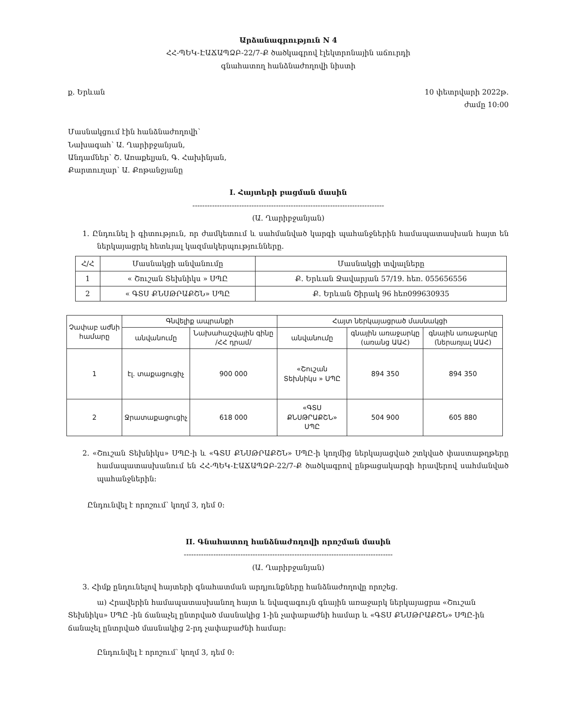Արձանագրություն N 4
ՀՀ-ՊԵԿ-ԷԱՃԱՊՁԲ-22/7-Ք ծածկագրով էլեկտրոնային աճուրդի
գնահատող հանձնաժողովի նիստի
ք. Երևան 10 փետրվարի 2022թ.
ժամը 10:00
Մասնակցում էին հանձնաժողովի՝
Նախագահ՝ Ա. Ղարիբջանյան,
Անդամներ՝ Շ. Առաքելյան, Գ. Հախինյան,
Քարտուղար՝ Ա. Քոթանջյանը
I. Հայտերի բացման մասին
------------------------------------------------------------------------------
(Ա. Ղարիբջանյան)
1. Ընդունել ի գիտություն, որ ժամկետում և սահմանված կարգի պահանջներին համապատասխան հայտ են ներկայացրել հետևյալ կազմակերպությունները.
| Հ/Հ | Մասնակցի անվանումը | Մասնակցի տվյալները |
| --- | --- | --- |
| 1 | « Շուշան Տեխնիկս » ՍՊԸ | Ք. Երևան Ջավարյան 57/19. հեռ. 055656556 |
| 2 | « ԳՏՍ ՔՆՍԹՐԱՔՇՆ» ՍՊԸ | Ք. Երևան Շիրակ 96 հեռ099630935 |
| Չափաբ աժնի համարը | Գնվելիք ապրանքի | | Հայտ ներկայացրած մասնակցի | | |
| --- | --- | --- | --- | --- | --- |
| | անվանումը | Նախահաշվային գինը /ՀՀ դրամ/ | անվանումը | գնային առաջարկը (առանց ԱԱՀ) | գնային առաջարկը (ներառյալ ԱԱՀ) |
| 1 | էլ. տաքացուցիչ | 900 000 | «Շուշան Տեխնիկս » ՍՊԸ | 894 350 | 894 350 |
| 2 | Ջրատաքացուցիչ | 618 000 | «ԳՏՍ ՔՆՍԹՐԱՔՇՆ» ՍՊԸ | 504 900 | 605 880 |
2. «Շուշան Տեխնիկս» ՍՊԸ-ի և «ԳՏՍ ՔՆՍԹՐԱՔՇՆ» ՍՊԸ-ի կողմից ներկայացված շտկված փաստաթղթերը համապատասխանում են ՀՀ-ՊԵԿ-ԷԱՃԱՊՁԲ-22/7-Ք ծածկագրով ընթացակարգի հրավերով սահմանված պահանջներին:
Ընդունվել է որոշում՝ կողմ 3, դեմ 0:
II. Գնահատող հանձնաժողովի որոշման մասին
-------------------------------------------------------------------------------------
(Ա. Ղարիբջանյան)
3. Հիմք ընդունելով հայտերի գնահատման արդյունքները հանձնաժողովը որոշեց.
ա) Հրավերին համապատասխանող հայտ և նվազագույն գնային առաջարկ ներկայացրա «Շուշան Տեխնիկս» ՍՊԸ -ին ճանաչել ընտրված մասնակից 1-ին չափաբաժնի համար և «ԳՏՍ ՔՆՍԹՐԱՔՇՆ» ՍՊԸ-ին ճանաչել ընտրված մասնակից 2-րդ չափաբաժնի համար:
Ընդունվել է որոշում՝ կողմ 3, դեմ 0: